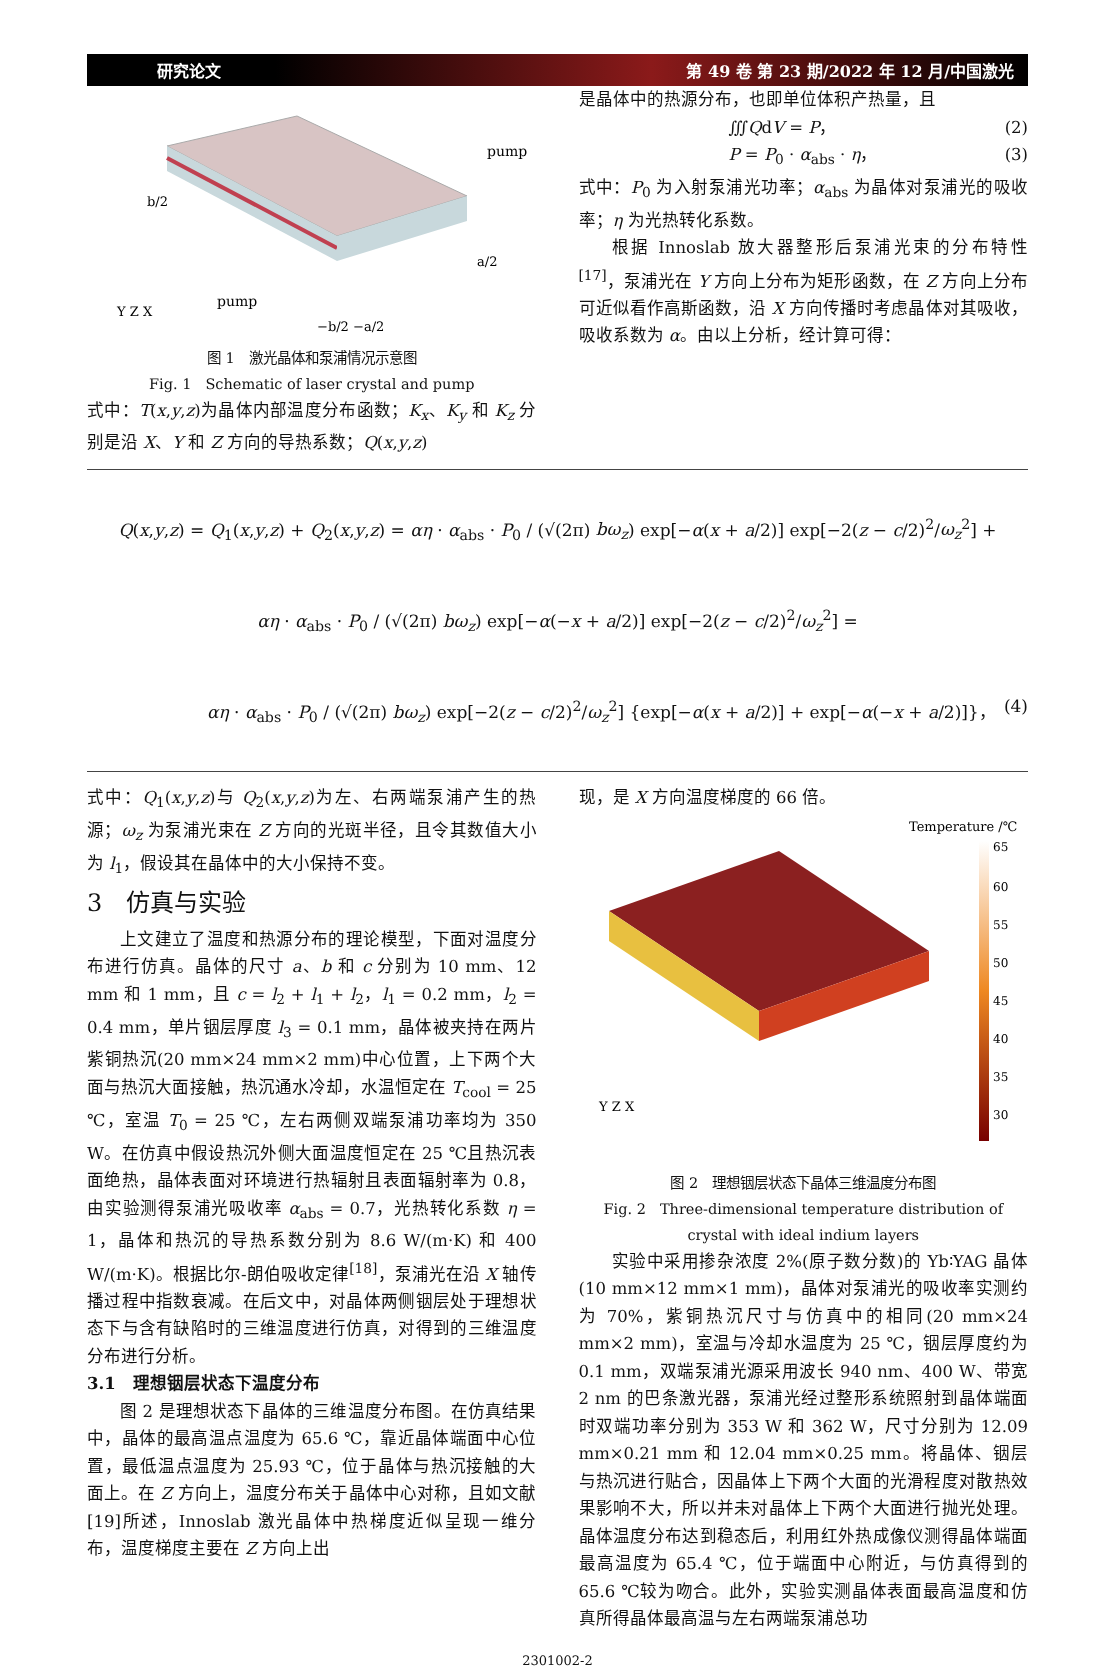研究论文 第 49 卷 第 23 期/2022 年 12 月/中国激光
pump
pump
b/2
a/2
−b/2 −a/2
Y Z X
图 1　激光晶体和泵浦情况示意图
Fig. 1　Schematic of laser crystal and pump
式中：T(x,y,z)为晶体内部温度分布函数；K<sub>x</sub>、K<sub>y</sub> 和 K<sub>z</sub> 分别是沿 X、Y 和 Z 方向的导热系数；Q(x,y,z)
是晶体中的热源分布，也即单位体积产热量，且
∭QdV = P， (2)
P = P<sub>0</sub> · α<sub>abs</sub> · η， (3)
式中：P<sub>0</sub> 为入射泵浦光功率；α<sub>abs</sub> 为晶体对泵浦光的吸收率；η 为光热转化系数。
根据 Innoslab 放大器整形后泵浦光束的分布特性<sup>[17]</sup>，泵浦光在 Y 方向上分布为矩形函数，在 Z 方向上分布可近似看作高斯函数，沿 X 方向传播时考虑晶体对其吸收，吸收系数为 α。由以上分析，经计算可得：
Q(x,y,z) = Q<sub>1</sub>(x,y,z) + Q<sub>2</sub>(x,y,z) = αη · α<sub>abs</sub> · P<sub>0</sub> / (√(2π) bω<sub>z</sub>) exp[−α(x + a/2)] exp[−2(z − c/2)<sup>2</sup>/ω<sub>z</sub><sup>2</sup>] +
αη · α<sub>abs</sub> · P<sub>0</sub> / (√(2π) bω<sub>z</sub>) exp[−α(−x + a/2)] exp[−2(z − c/2)<sup>2</sup>/ω<sub>z</sub><sup>2</sup>] =
αη · α<sub>abs</sub> · P<sub>0</sub> / (√(2π) bω<sub>z</sub>) exp[−2(z − c/2)<sup>2</sup>/ω<sub>z</sub><sup>2</sup>] {exp[−α(x + a/2)] + exp[−α(−x + a/2)]}， (4)
式中：Q<sub>1</sub>(x,y,z)与 Q<sub>2</sub>(x,y,z)为左、右两端泵浦产生的热源；ω<sub>z</sub> 为泵浦光束在 Z 方向的光斑半径，且令其数值大小为 l<sub>1</sub>，假设其在晶体中的大小保持不变。
3　仿真与实验
上文建立了温度和热源分布的理论模型，下面对温度分布进行仿真。晶体的尺寸 a、b 和 c 分别为 10 mm、12 mm 和 1 mm，且 c = l<sub>2</sub> + l<sub>1</sub> + l<sub>2</sub>，l<sub>1</sub> = 0.2 mm，l<sub>2</sub> = 0.4 mm，单片铟层厚度 l<sub>3</sub> = 0.1 mm，晶体被夹持在两片紫铜热沉(20 mm×24 mm×2 mm)中心位置，上下两个大面与热沉大面接触，热沉通水冷却，水温恒定在 T<sub>cool</sub> = 25 ℃，室温 T<sub>0</sub> = 25 ℃，左右两侧双端泵浦功率均为 350 W。在仿真中假设热沉外侧大面温度恒定在 25 ℃且热沉表面绝热，晶体表面对环境进行热辐射且表面辐射率为 0.8，由实验测得泵浦光吸收率 α<sub>abs</sub> = 0.7，光热转化系数 η = 1，晶体和热沉的导热系数分别为 8.6 W/(m·K) 和 400 W/(m·K)。根据比尔-朗伯吸收定律<sup>[18]</sup>，泵浦光在沿 X 轴传播过程中指数衰减。在后文中，对晶体两侧铟层处于理想状态下与含有缺陷时的三维温度进行仿真，对得到的三维温度分布进行分析。
3.1　理想铟层状态下温度分布
图 2 是理想状态下晶体的三维温度分布图。在仿真结果中，晶体的最高温点温度为 65.6 ℃，靠近晶体端面中心位置，最低温点温度为 25.93 ℃，位于晶体与热沉接触的大面上。在 Z 方向上，温度分布关于晶体中心对称，且如文献[19]所述，Innoslab 激光晶体中热梯度近似呈现一维分布，温度梯度主要在 Z 方向上出
现，是 X 方向温度梯度的 66 倍。
Temperature /℃
65
60
55
50
45
40
35
30
Y Z X
图 2　理想铟层状态下晶体三维温度分布图
Fig. 2　Three-dimensional temperature distribution of
crystal with ideal indium layers
实验中采用掺杂浓度 2%(原子数分数)的 Yb∶YAG 晶体(10 mm×12 mm×1 mm)，晶体对泵浦光的吸收率实测约为 70%，紫铜热沉尺寸与仿真中的相同(20 mm×24 mm×2 mm)，室温与冷却水温度为 25 ℃，铟层厚度约为 0.1 mm，双端泵浦光源采用波长 940 nm、400 W、带宽 2 nm 的巴条激光器，泵浦光经过整形系统照射到晶体端面时双端功率分别为 353 W 和 362 W，尺寸分别为 12.09 mm×0.21 mm 和 12.04 mm×0.25 mm。将晶体、铟层与热沉进行贴合，因晶体上下两个大面的光滑程度对散热效果影响不大，所以并未对晶体上下两个大面进行抛光处理。晶体温度分布达到稳态后，利用红外热成像仪测得晶体端面最高温度为 65.4 ℃，位于端面中心附近，与仿真得到的 65.6 ℃较为吻合。此外，实验实测晶体表面最高温度和仿真所得晶体最高温与左右两端泵浦总功
2301002-2